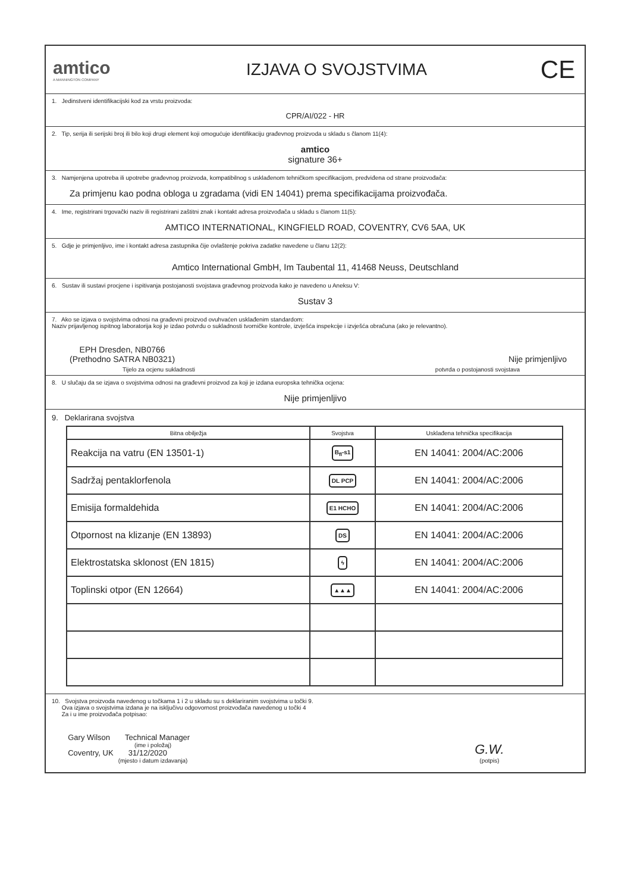amtico
A MANNINGTON COMPANY
IZJAVA O SVOJSTVIMA
CE
1. Jedinstveni identifikacijski kod za vrstu proizvoda:
CPR/AI/022 - HR
2. Tip, serija ili serijski broj ili bilo koji drugi element koji omogućuje identifikaciju građevnog proizvoda u skladu s članom 11(4):
amtico
signature 36+
3. Namjenjena upotreba ili upotrebe građevnog proizvoda, kompatibilnog s usklađenom tehničkom specifikacijom, predviđena od strane proizvođača:
Za primjenu kao podna obloga u zgradama (vidi EN 14041) prema specifikacijama proizvođača.
4. Ime, registrirani trgovački naziv ili registrirani zaštitni znak i kontakt adresa proizvođača u skladu s članom 11(5):
AMTICO INTERNATIONAL, KINGFIELD ROAD, COVENTRY, CV6 5AA, UK
5. Gdje je primjenljivo, ime i kontakt adresa zastupnika čije ovlaštenje pokriva zadatke navedene u članu 12(2):
Amtico International GmbH, Im Taubental 11, 41468 Neuss, Deutschland
6. Sustav ili sustavi procjene i ispitivanja postojanosti svojstava građevnog proizvoda kako je navedeno u Aneksu V:
Sustav 3
7. Ako se izjava o svojstvima odnosi na građevni proizvod ovuhvaćen usklađenim standardom:
Naziv prijavljenog ispitnog laboratorija koji je izdao potvrdu o sukladnosti tvorničke kontrole, izvješća inspekcije i izvješća obračuna (ako je relevantno).
EPH Dresden, NB0766
(Prethodno SATRA NB0321)
Nije primjenljivo
Tijelo za ocjenu sukladnosti
potvrda o postojanosti svojstava
8. U slučaju da se izjava o svojstvima odnosi na građevni proizvod za koji je izdana europska tehnička ocjena:
Nije primjenljivo
9. Deklarirana svojstva
| Bitna obilježja | Svojstva | Usklađena tehnička specifikacija |
| --- | --- | --- |
| Reakcija na vatru (EN 13501-1) | B<sub>fl</sub>-s1 | EN 14041: 2004/AC:2006 |
| Sadržaj pentaklorfenola | DL PCP | EN 14041: 2004/AC:2006 |
| Emisija formaldehida | E1 HCHO | EN 14041: 2004/AC:2006 |
| Otpornost na klizanje (EN 13893) | DS | EN 14041: 2004/AC:2006 |
| Elektrostatska sklonost (EN 1815) | ϟ | EN 14041: 2004/AC:2006 |
| Toplinski otpor (EN 12664) | ▲▲▲ | EN 14041: 2004/AC:2006 |
10. Svojstva proizvoda navedenog u točkama 1 i 2 u skladu su s deklariranim svojstvima u točki 9.
Ova izjava o svojstvima izdana je na isključivu odgovornost proizvođača navedenog u točki 4
Za i u ime proizvođača potpisao:
Gary Wilson Technical Manager
(ime i položaj)
Coventry, UK 31/12/2020
(mjesto i datum izdavanja)
G.W.
(potpis)